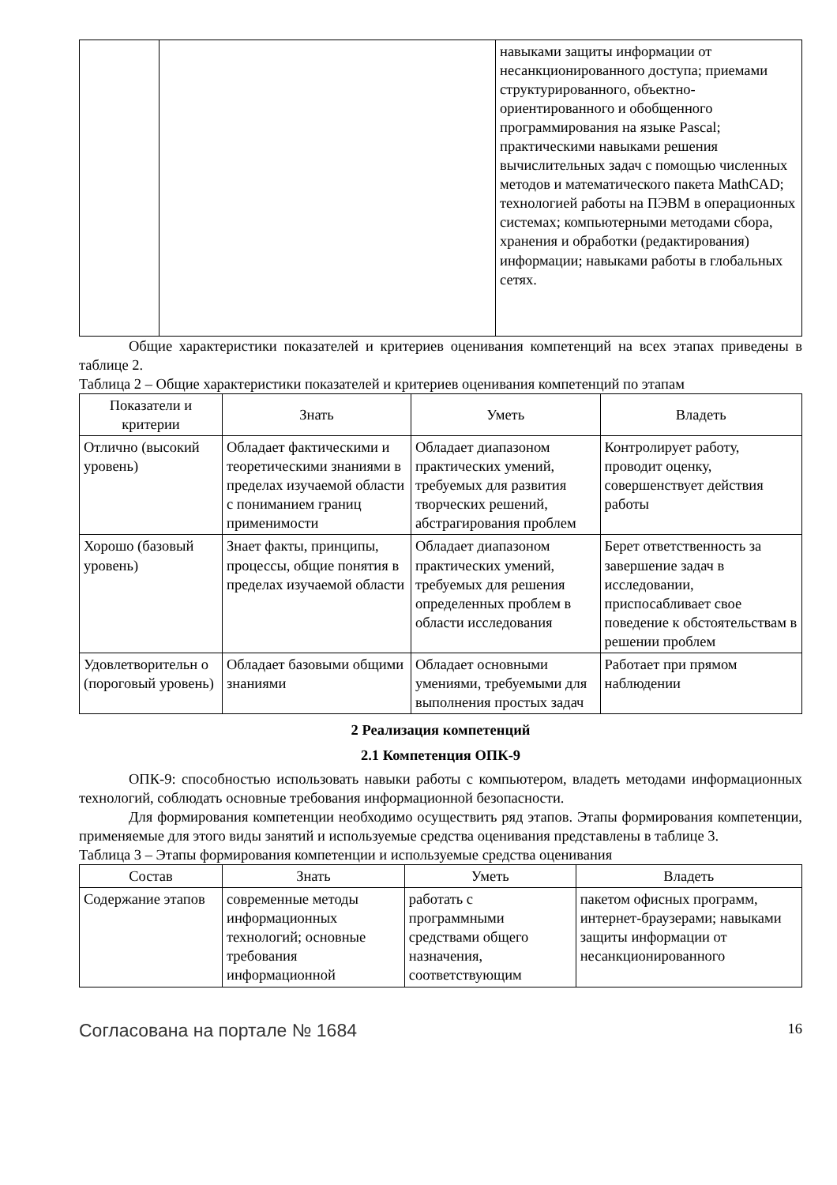| | | навыками защиты информации от несанкционированного доступа; приемами структурированного, объектно-ориентированного и обобщенного программирования на языке Pascal; практическими навыками решения вычислительных задач с помощью численных методов и математического пакета MathCAD; технологией работы на ПЭВМ в операционных системах; компьютерными методами сбора, хранения и обработки (редактирования) информации; навыками работы в глобальных сетях. |
Общие характеристики показателей и критериев оценивания компетенций на всех этапах приведены в таблице 2.
Таблица 2 – Общие характеристики показателей и критериев оценивания компетенций по этапам
| Показатели и критерии | Знать | Уметь | Владеть |
| --- | --- | --- | --- |
| Отлично (высокий уровень) | Обладает фактическими и теоретическими знаниями в пределах изучаемой области с пониманием границ применимости | Обладает диапазоном практических умений, требуемых для развития творческих решений, абстрагирования проблем | Контролирует работу, проводит оценку, совершенствует действия работы |
| Хорошо (базовый уровень) | Знает факты, принципы, процессы, общие понятия в пределах изучаемой области | Обладает диапазоном практических умений, требуемых для решения определенных проблем в области исследования | Берет ответственность за завершение задач в исследовании, приспосабливает свое поведение к обстоятельствам в решении проблем |
| Удовлетворительн о (пороговый уровень) | Обладает базовыми общими знаниями | Обладает основными умениями, требуемыми для выполнения простых задач | Работает при прямом наблюдении |
2 Реализация компетенций
2.1 Компетенция ОПК-9
ОПК-9: способностью использовать навыки работы с компьютером, владеть методами информационных технологий, соблюдать основные требования информационной безопасности.
Для формирования компетенции необходимо осуществить ряд этапов. Этапы формирования компетенции, применяемые для этого виды занятий и используемые средства оценивания представлены в таблице 3.
Таблица 3 – Этапы формирования компетенции и используемые средства оценивания
| Состав | Знать | Уметь | Владеть |
| --- | --- | --- | --- |
| Содержание этапов | современные методы информационных технологий; основные требования информационной | работать с программными средствами общего назначения, соответствующим | пакетом офисных программ, интернет-браузерами; навыками защиты информации от несанкционированного |
Согласована на портале № 1684 16